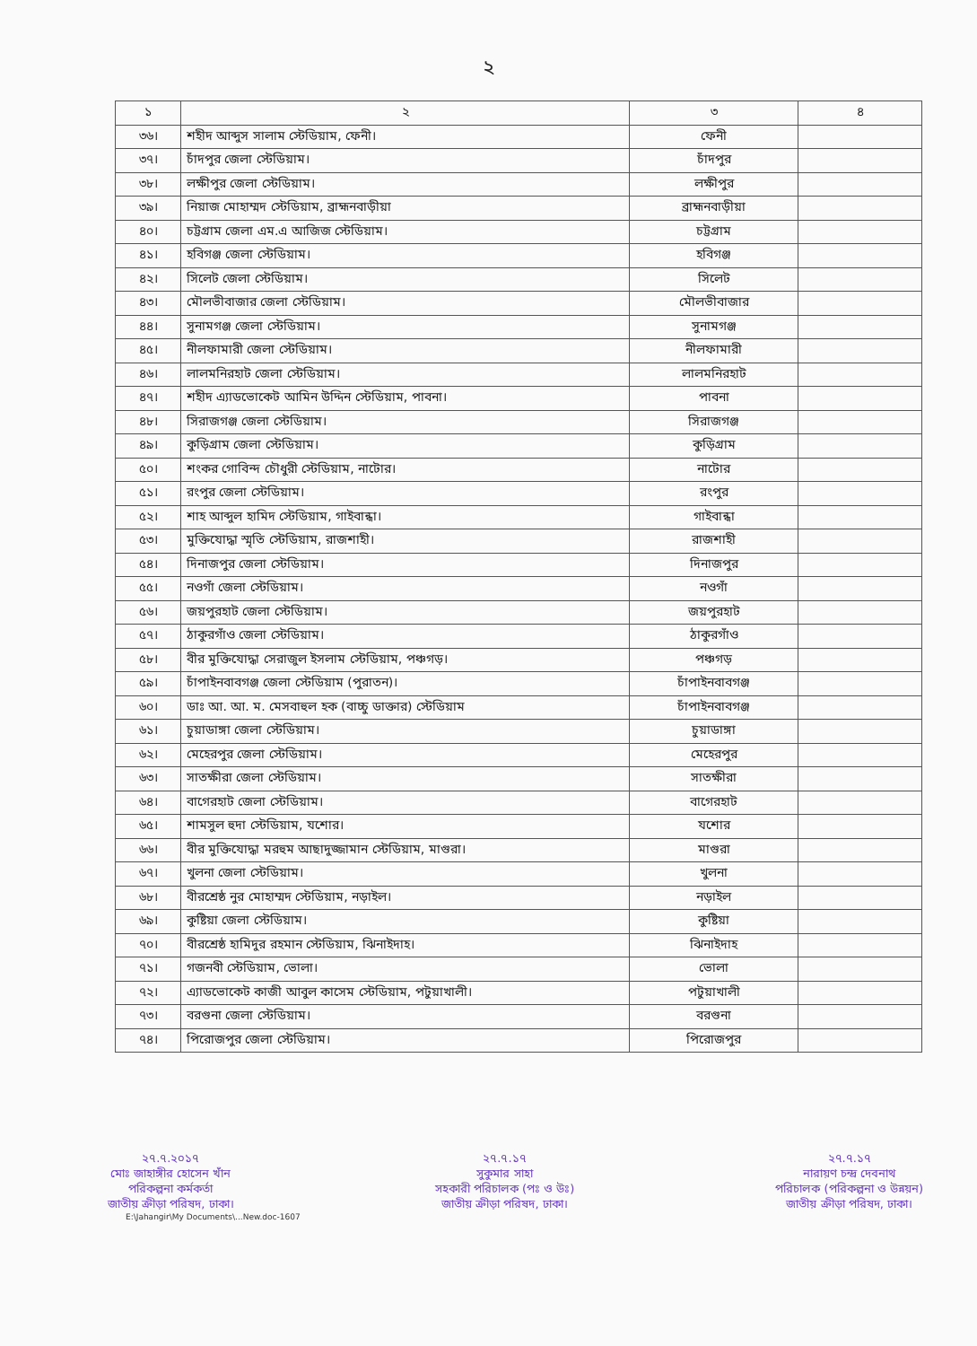২
| ১ | ২ | ৩ | ৪ |
| --- | --- | --- | --- |
| ৩৬। | শহীদ আব্দুস সালাম স্টেডিয়াম, ফেনী। | ফেনী | |
| ৩৭। | চাঁদপুর জেলা স্টেডিয়াম। | চাঁদপুর | |
| ৩৮। | লক্ষীপুর জেলা স্টেডিয়াম। | লক্ষীপুর | |
| ৩৯। | নিয়াজ মোহাম্মদ স্টেডিয়াম, ব্রাহ্মনবাড়ীয়া | ব্রাহ্মনবাড়ীয়া | |
| ৪০। | চট্টগ্রাম জেলা এম.এ আজিজ স্টেডিয়াম। | চট্টগ্রাম | |
| ৪১। | হবিগঞ্জ জেলা স্টেডিয়াম। | হবিগঞ্জ | |
| ৪২। | সিলেট জেলা স্টেডিয়াম। | সিলেট | |
| ৪৩। | মৌলভীবাজার জেলা স্টেডিয়াম। | মৌলভীবাজার | |
| ৪৪। | সুনামগঞ্জ জেলা স্টেডিয়াম। | সুনামগঞ্জ | |
| ৪৫। | নীলফামারী জেলা স্টেডিয়াম। | নীলফামারী | |
| ৪৬। | লালমনিরহাট জেলা স্টেডিয়াম। | লালমনিরহাট | |
| ৪৭। | শহীদ এ্যাডভোকেট আমিন উদ্দিন স্টেডিয়াম, পাবনা। | পাবনা | |
| ৪৮। | সিরাজগঞ্জ জেলা স্টেডিয়াম। | সিরাজগঞ্জ | |
| ৪৯। | কুড়িগ্রাম জেলা স্টেডিয়াম। | কুড়িগ্রাম | |
| ৫০। | শংকর গোবিন্দ চৌধুরী স্টেডিয়াম, নাটোর। | নাটোর | |
| ৫১। | রংপুর জেলা স্টেডিয়াম। | রংপুর | |
| ৫২। | শাহ আব্দুল হামিদ স্টেডিয়াম, গাইবান্ধা। | গাইবান্ধা | |
| ৫৩। | মুক্তিযোদ্ধা স্মৃতি স্টেডিয়াম, রাজশাহী। | রাজশাহী | |
| ৫৪। | দিনাজপুর জেলা স্টেডিয়াম। | দিনাজপুর | |
| ৫৫। | নওগাঁ জেলা স্টেডিয়াম। | নওগাঁ | |
| ৫৬। | জয়পুরহাট জেলা স্টেডিয়াম। | জয়পুরহাট | |
| ৫৭। | ঠাকুরগাঁও জেলা স্টেডিয়াম। | ঠাকুরগাঁও | |
| ৫৮। | বীর মুক্তিযোদ্ধা সেরাজুল ইসলাম স্টেডিয়াম, পঞ্চগড়। | পঞ্চগড় | |
| ৫৯। | চাঁপাইনবাবগঞ্জ জেলা স্টেডিয়াম (পুরাতন)। | চাঁপাইনবাবগঞ্জ | |
| ৬০। | ডাঃ আ. আ. ম. মেসবাহুল হক (বাচ্চু ডাক্তার) স্টেডিয়াম | চাঁপাইনবাবগঞ্জ | |
| ৬১। | চুয়াডাঙ্গা জেলা স্টেডিয়াম। | চুয়াডাঙ্গা | |
| ৬২। | মেহেরপুর জেলা স্টেডিয়াম। | মেহেরপুর | |
| ৬৩। | সাতক্ষীরা জেলা স্টেডিয়াম। | সাতক্ষীরা | |
| ৬৪। | বাগেরহাট জেলা স্টেডিয়াম। | বাগেরহাট | |
| ৬৫। | শামসুল হুদা স্টেডিয়াম, যশোর। | যশোর | |
| ৬৬। | বীর মুক্তিযোদ্ধা মরহুম আছাদুজ্জামান স্টেডিয়াম, মাগুরা। | মাগুরা | |
| ৬৭। | খুলনা জেলা স্টেডিয়াম। | খুলনা | |
| ৬৮। | বীরশ্রেষ্ঠ নুর মোহাম্মদ স্টেডিয়াম, নড়াইল। | নড়াইল | |
| ৬৯। | কুষ্টিয়া জেলা স্টেডিয়াম। | কুষ্টিয়া | |
| ৭০। | বীরশ্রেষ্ঠ হামিদুর রহমান স্টেডিয়াম, ঝিনাইদাহ। | ঝিনাইদাহ | |
| ৭১। | গজনবী স্টেডিয়াম, ভোলা। | ভোলা | |
| ৭২। | এ্যাডভোকেট কাজী আবুল কাসেম স্টেডিয়াম, পটুয়াখালী। | পটুয়াখালী | |
| ৭৩। | বরগুনা জেলা স্টেডিয়াম। | বরগুনা | |
| ৭৪। | পিরোজপুর জেলা স্টেডিয়াম। | পিরোজপুর | |
২৭.৭.২০১৭
মোঃ জাহাঙ্গীর হোসেন খাঁন
পরিকল্পনা কর্মকর্তা
জাতীয় ক্রীড়া পরিষদ, ঢাকা।
২৭.৭.১৭
সুকুমার সাহা
সহকারী পরিচালক (পঃ ও উঃ)
জাতীয় ক্রীড়া পরিষদ, ঢাকা।
২৭.৭.১৭
নারায়ণ চন্দ্র দেবনাথ
পরিচালক (পরিকল্পনা ও উন্নয়ন)
জাতীয় ক্রীড়া পরিষদ, ঢাকা।
E:\Jahangir\My Documents\...New.doc-1607